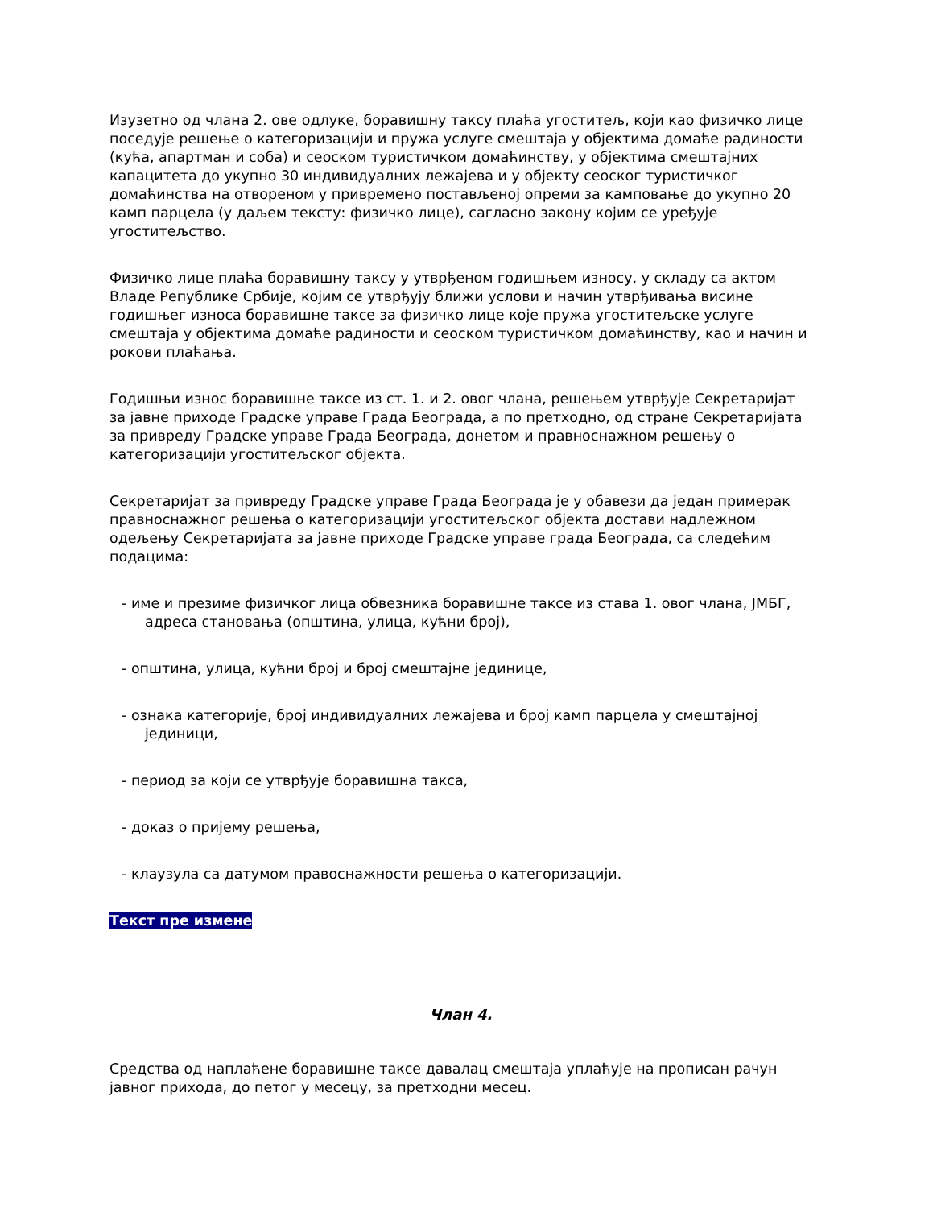Изузетно од члана 2. ове одлуке, боравишну таксу плаћа угоститељ, који као физичко лице поседује решење о категоризацији и пружа услуге смештаја у објектима домаће радиности (кућа, апартман и соба) и сеоском туристичком домаћинству, у објектима смештајних капацитета до укупно 30 индивидуалних лежајева и у објекту сеоског туристичког домаћинства на отвореном у привремено постављеној опреми за камповање до укупно 20 камп парцела (у даљем тексту: физичко лице), сагласно закону којим се уређује угоститељство.
Физичко лице плаћа боравишну таксу у утврђеном годишњем износу, у складу са актом Владе Републике Србије, којим се утврђују ближи услови и начин утврђивања висине годишњег износа боравишне таксе за физичко лице које пружа угоститељске услуге смештаја у објектима домаће радиности и сеоском туристичком домаћинству, као и начин и рокови плаћања.
Годишњи износ боравишне таксе из ст. 1. и 2. овог члана, решењем утврђује Секретаријат за јавне приходе Градске управе Града Београда, а по претходно, од стране Секретаријата за привреду Градске управе Града Београда, донетом и правноснажном решењу о категоризацији угоститељског објекта.
Секретаријат за привреду Градске управе Града Београда је у обавези да један примерак правноснажног решења о категоризацији угоститељског објекта достави надлежном одељењу Секретаријата за јавне приходе Градске управе града Београда, са следећим подацима:
- име и презиме физичког лица обвезника боравишне таксе из става 1. овог члана, ЈМБГ, адреса становања (општина, улица, кућни број),
- општина, улица, кућни број и број смештајне јединице,
- ознака категорије, број индивидуалних лежајева и број камп парцела у смештајној јединици,
- период за који се утврђује боравишна такса,
- доказ о пријему решења,
- клаузула са датумом правоснажности решења о категоризацији.
Текст пре измене
Члан 4.
Средства од наплаћене боравишне таксе давалац смештаја уплаћује на прописан рачун јавног прихода, до петог у месецу, за претходни месец.